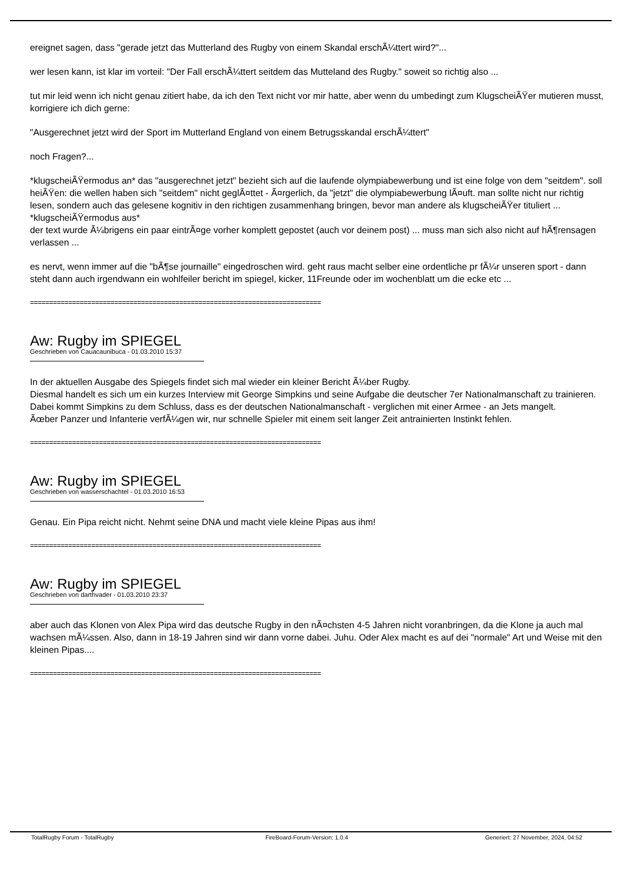ereignet sagen, dass "gerade jetzt das Mutterland des Rugby von einem Skandal erschÃ¼ttert wird?"...
wer lesen kann, ist klar im vorteil: "Der Fall erschÃ¼ttert seitdem das Mutteland des Rugby." soweit so richtig also ...
tut mir leid wenn ich nicht genau zitiert habe, da ich den Text nicht vor mir hatte, aber wenn du umbedingt zum KlugscheiÃŸer mutieren musst, korrigiere ich dich gerne:
"Ausgerechnet jetzt wird der Sport im Mutterland England von einem Betrugsskandal erschÃ¼ttert"
noch Fragen?...
*klugscheiÃŸermodus an* das "ausgerechnet jetzt" bezieht sich auf die laufende olympiabewerbung und ist eine folge von dem "seitdem". soll heiÃŸen: die wellen haben sich "seitdem" nicht geglÃ¤ttet - Ã¤rgerlich, da "jetzt" die olympiabewerbung lÃ¤uft. man sollte nicht nur richtig lesen, sondern auch das gelesene kognitiv in den richtigen zusammenhang bringen, bevor man andere als klugscheiÃŸer tituliert ... *klugscheiÃŸermodus aus*
der text wurde Ã¼brigens ein paar eintrÃ¤ge vorher komplett gepostet (auch vor deinem post) ... muss man sich also nicht auf hÃ¶rensagen verlassen ...
es nervt, wenn immer auf die "bÃ¶se journaille" eingedroschen wird. geht raus macht selber eine ordentliche pr fÃ¼r unseren sport - dann steht dann auch irgendwann ein wohlfeiler bericht im spiegel, kicker, 11Freunde oder im wochenblatt um die ecke etc ...
============================================================================
Aw: Rugby im SPIEGEL
Geschrieben von Cauacaunibuca - 01.03.2010 15:37
In der aktuellen Ausgabe des Spiegels findet sich mal wieder ein kleiner Bericht Ã¼ber Rugby.
Diesmal handelt es sich um ein kurzes Interview mit George Simpkins und seine Aufgabe die deutscher 7er Nationalmanschaft zu trainieren.
Dabei kommt Simpkins zu dem Schluss, dass es der deutschen Nationalmanschaft - verglichen mit einer Armee - an Jets mangelt.
Ãœber Panzer und Infanterie verfÃ¼gen wir, nur schnelle Spieler mit einem seit langer Zeit antrainierten Instinkt fehlen.
============================================================================
Aw: Rugby im SPIEGEL
Geschrieben von wasserschachtel - 01.03.2010 16:53
Genau. Ein Pipa reicht nicht. Nehmt seine DNA und macht viele kleine Pipas aus ihm!
============================================================================
Aw: Rugby im SPIEGEL
Geschrieben von darthvader - 01.03.2010 23:37
aber auch das Klonen von Alex Pipa wird das deutsche Rugby in den nÃ¤chsten 4-5 Jahren nicht voranbringen, da die Klone ja auch mal wachsen mÃ¼ssen. Also, dann in 18-19 Jahren sind wir dann vorne dabei. Juhu. Oder Alex macht es auf dei "normale" Art und Weise mit den kleinen Pipas....
============================================================================
TotalRugby Forum - TotalRugby FireBoard-Forum-Version: 1.0.4 Generiert: 27 November, 2024, 04:52